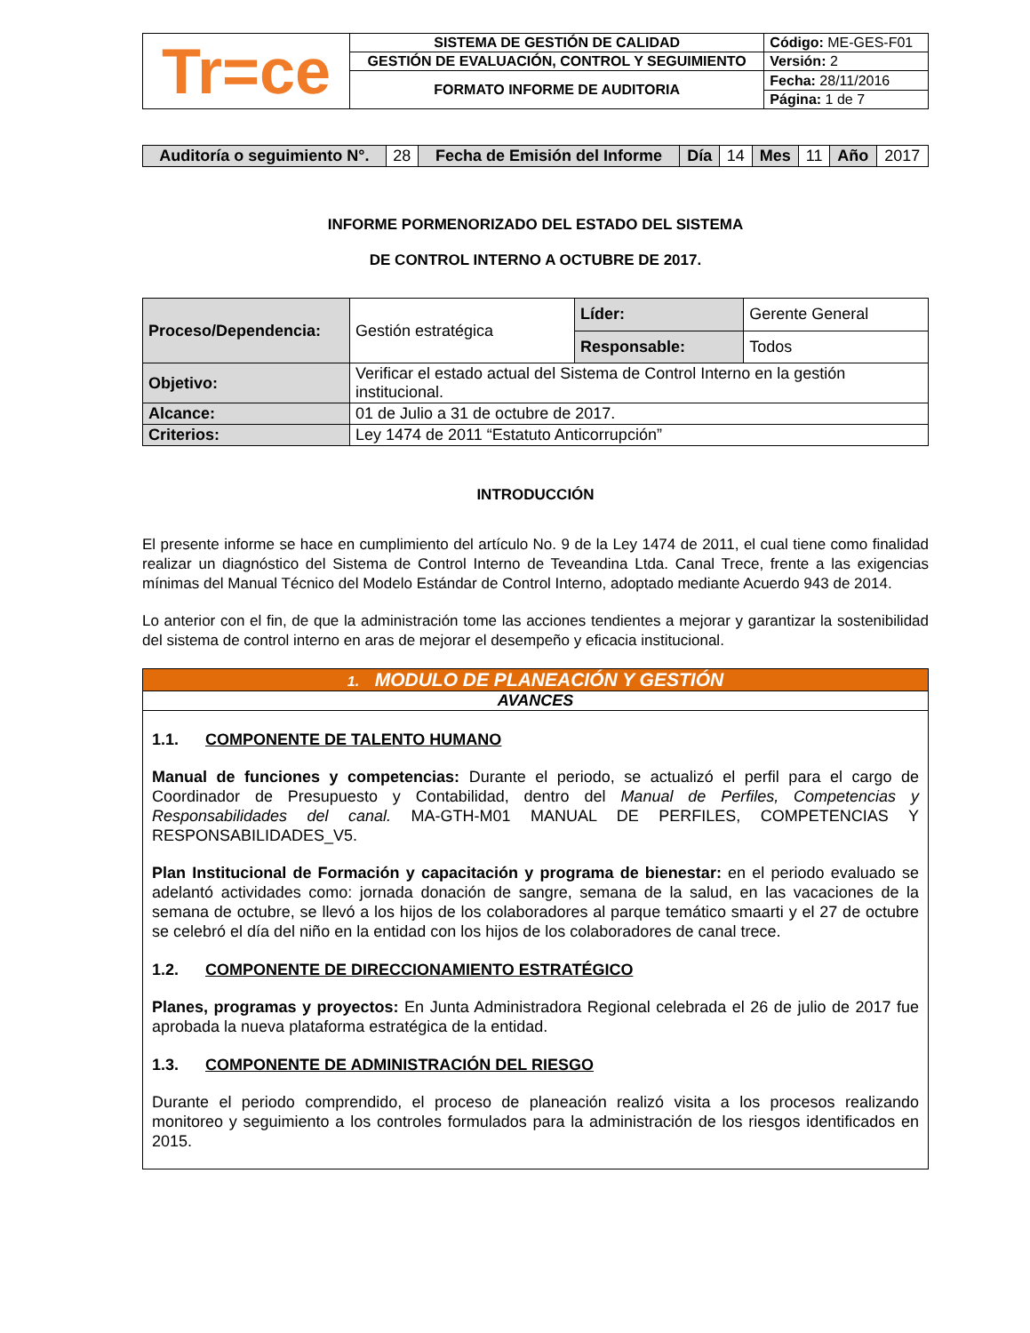| Tr=ce | SISTEMA DE GESTIÓN DE CALIDAD | Código: ME-GES-F01 |
| | GESTIÓN DE EVALUACIÓN, CONTROL Y SEGUIMIENTO | Versión: 2 |
| | FORMATO INFORME DE AUDITORIA | Fecha: 28/11/2016 |
| | | Página: 1 de 7 |
| Auditoría o seguimiento N°. | 28 | Fecha de Emisión del Informe | Día | 14 | Mes | 11 | Año | 2017 |
INFORME PORMENORIZADO DEL ESTADO DEL SISTEMA
DE CONTROL INTERNO A OCTUBRE DE 2017.
| Proceso/Dependencia: | Gestión estratégica | Líder: | Gerente General |
| | | Responsable: | Todos |
| Objetivo: | Verificar el estado actual del Sistema de Control Interno en la gestión institucional. | | |
| Alcance: | 01 de Julio a 31 de octubre de 2017. | | |
| Criterios: | Ley 1474 de 2011 “Estatuto Anticorrupción” | | |
INTRODUCCIÓN
El presente informe se hace en cumplimiento del artículo No. 9 de la Ley 1474 de 2011, el cual tiene como finalidad realizar un diagnóstico del Sistema de Control Interno de Teveandina Ltda. Canal Trece, frente a las exigencias mínimas del Manual Técnico del Modelo Estándar de Control Interno, adoptado mediante Acuerdo 943 de 2014.
Lo anterior con el fin, de que la administración tome las acciones tendientes a mejorar y garantizar la sostenibilidad del sistema de control interno en aras de mejorar el desempeño y eficacia institucional.
| 1. MODULO DE PLANEACIÓN Y GESTIÓN |
| AVANCES |
| 1.1. COMPONENTE DE TALENTO HUMANO Manual de funciones y competencias: Durante el periodo, se actualizó el perfil para el cargo de Coordinador de Presupuesto y Contabilidad, dentro del Manual de Perfiles, Competencias y Responsabilidades del canal. MA-GTH-M01 MANUAL DE PERFILES, COMPETENCIAS Y RESPONSABILIDADES_V5. Plan Institucional de Formación y capacitación y programa de bienestar: en el periodo evaluado se adelantó actividades como: jornada donación de sangre, semana de la salud, en las vacaciones de la semana de octubre, se llevó a los hijos de los colaboradores al parque temático smaarti y el 27 de octubre se celebró el día del niño en la entidad con los hijos de los colaboradores de canal trece. 1.2. COMPONENTE DE DIRECCIONAMIENTO ESTRATÉGICO Planes, programas y proyectos: En Junta Administradora Regional celebrada el 26 de julio de 2017 fue aprobada la nueva plataforma estratégica de la entidad. 1.3. COMPONENTE DE ADMINISTRACIÓN DEL RIESGO Durante el periodo comprendido, el proceso de planeación realizó visita a los procesos realizando monitoreo y seguimiento a los controles formulados para la administración de los riesgos identificados en 2015. |